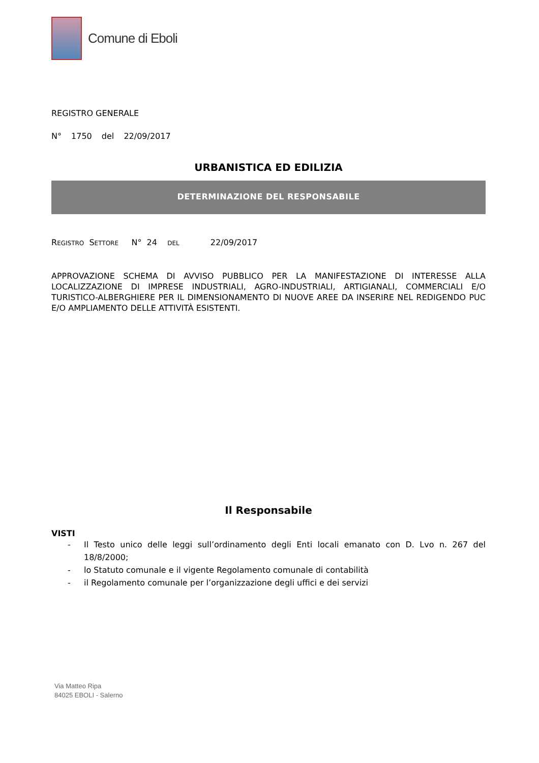Comune di Eboli
REGISTRO GENERALE
N° 1750 del 22/09/2017
URBANISTICA ED EDILIZIA
DETERMINAZIONE DEL RESPONSABILE
REGISTRO SETTORE N° 24 DEL 22/09/2017
APPROVAZIONE SCHEMA DI AVVISO PUBBLICO PER LA MANIFESTAZIONE DI INTERESSE ALLA LOCALIZZAZIONE DI IMPRESE INDUSTRIALI, AGRO-INDUSTRIALI, ARTIGIANALI, COMMERCIALI E/O TURISTICO-ALBERGHIERE PER IL DIMENSIONAMENTO DI NUOVE AREE DA INSERIRE NEL REDIGENDO PUC E/O AMPLIAMENTO DELLE ATTIVITÀ ESISTENTI.
Il Responsabile
VISTI
- Il Testo unico delle leggi sull’ordinamento degli Enti locali emanato con D. Lvo n. 267 del 18/8/2000;
- lo Statuto comunale e il vigente Regolamento comunale di contabilità
- il Regolamento comunale per l’organizzazione degli uffici e dei servizi
Via Matteo Ripa
84025 EBOLI - Salerno